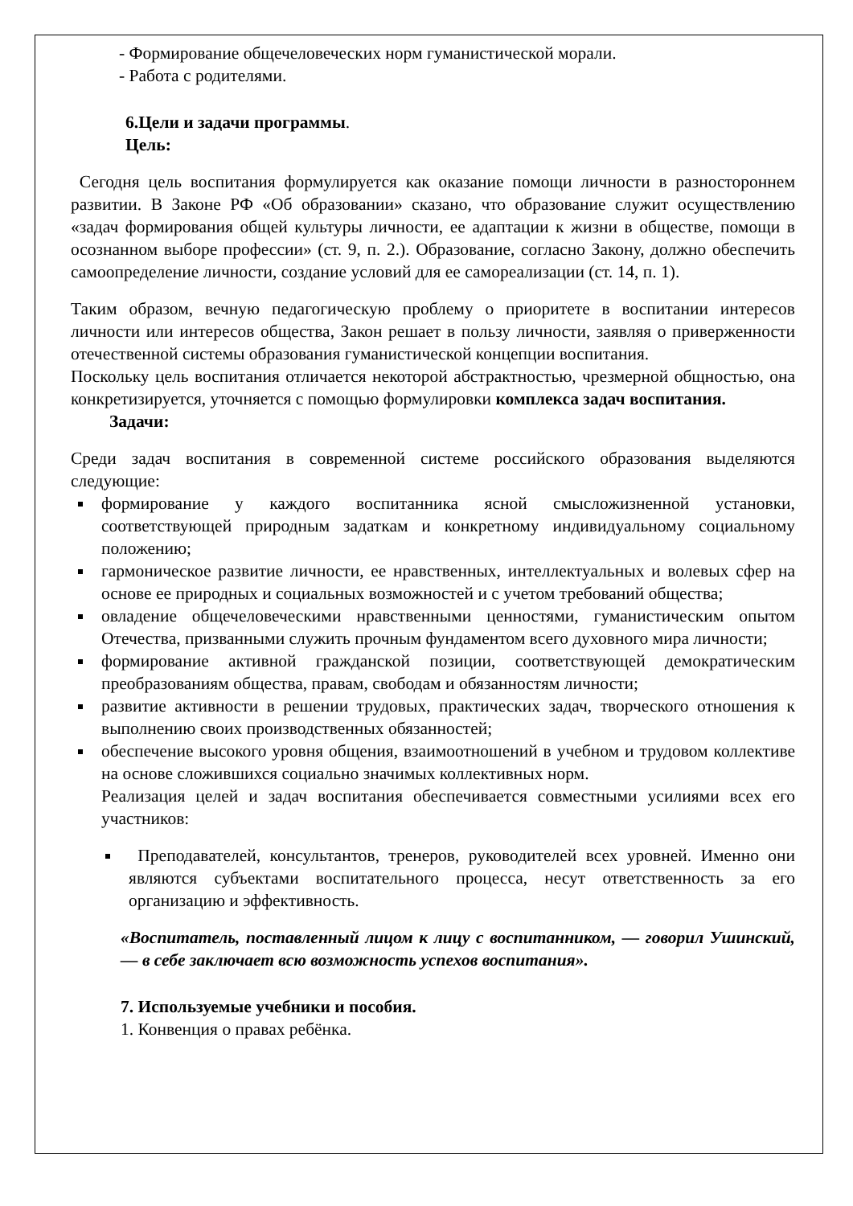- Формирование общечеловеческих норм гуманистической морали.
- Работа с родителями.
6.Цели и задачи программы.
Цель:
Сегодня цель воспитания формулируется как оказание помощи личности в разностороннем развитии. В Законе РФ «Об образовании» сказано, что образование служит осуществлению «задач формирования общей культуры личности, ее адаптации к жизни в обществе, помощи в осознанном выборе профессии» (ст. 9, п. 2.). Образование, согласно Закону, должно обеспечить самоопределение личности, создание условий для ее самореализации (ст. 14, п. 1).
Таким образом, вечную педагогическую проблему о приоритете в воспитании интересов личности или интересов общества, Закон решает в пользу личности, заявляя о приверженности отечественной системы образования гуманистической концепции воспитания.
Поскольку цель воспитания отличается некоторой абстрактностью, чрезмерной общностью, она конкретизируется, уточняется с помощью формулировки комплекса задач воспитания.
Задачи:
Среди задач воспитания в современной системе российского образования выделяются следующие:
формирование у каждого воспитанника ясной смысложизненной установки, соответствующей природным задаткам и конкретному индивидуальному социальному положению;
гармоническое развитие личности, ее нравственных, интеллектуальных и волевых сфер на основе ее природных и социальных возможностей и с учетом требований общества;
овладение общечеловеческими нравственными ценностями, гуманистическим опытом Отечества, призванными служить прочным фундаментом всего духовного мира личности;
формирование активной гражданской позиции, соответствующей демократическим преобразованиям общества, правам, свободам и обязанностям личности;
развитие активности в решении трудовых, практических задач, творческого отношения к выполнению своих производственных обязанностей;
обеспечение высокого уровня общения, взаимоотношений в учебном и трудовом коллективе на основе сложившихся социально значимых коллективных норм.
Реализация целей и задач воспитания обеспечивается совместными усилиями всех его участников:
Преподавателей, консультантов, тренеров, руководителей всех уровней. Именно они являются субъектами воспитательного процесса, несут ответственность за его организацию и эффективность.
«Воспитатель, поставленный лицом к лицу с воспитанником, — говорил Ушинский, — в себе заключает всю возможность успехов воспитания».
7. Используемые учебники и пособия.
1. Конвенция о правах ребёнка.